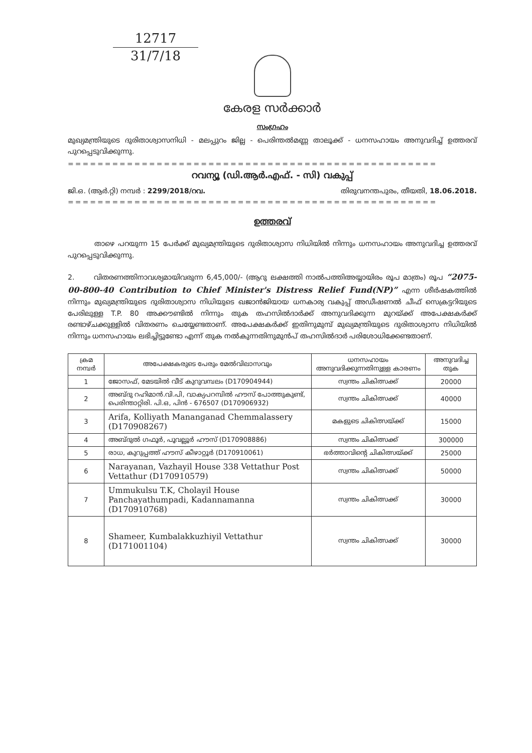12717
31/7/18
കേരള സർക്കാർ
സംഗ്രഹം
മുഖ്യമന്ത്രിയുടെ ദുരിതാശ്വാസനിധി - മലപ്പുറം ജില്ല - പെരിന്തൽമണ്ണ താലൂക്ക് - ധനസഹായം അനുവദിച്ച് ഉത്തരവ് പുറപ്പെടുവിക്കുന്നു.
==================================================
റവന്യൂ (ഡി.ആർ.എഫ്. - സി) വകുപ്പ്
ജി.ഒ. (ആർ.റ്റി) നമ്പർ : 2299/2018/റവ. തിരുവനന്തപുരം, തീയതി, 18.06.2018.
==================================================
ഉത്തരവ്
താഴെ പറയുന്ന 15 പേർക്ക് മുഖ്യമന്ത്രിയുടെ ദുരിതാശ്വാസ നിധിയിൽ നിന്നും ധനസഹായം അനുവദിച്ച ഉത്തരവ് പുറപ്പെടുവിക്കുന്നു.
2. വിതരണത്തിനാവശ്യമായിവരുന്ന 6,45,000/- (ആറു ലക്ഷത്തി നാൽപത്തിഅയ്യായിരം രൂപ മാത്രം) രൂപ “2075-00-800-40 Contribution to Chief Minister's Distress Relief Fund(NP)” എന്ന ശീർഷകത്തിൽ നിന്നും മുഖ്യമന്ത്രിയുടെ ദുരിതാശ്വാസ നിധിയുടെ ഖജാൻജിയായ ധനകാര്യ വകുപ്പ് അഡീഷണൽ ചീഫ് സെക്രട്ടറിയുടെ പേരിലുള്ള T.P. 80 അക്കൗണ്ടിൽ നിന്നും തുക തഹസിൽദാർക്ക് അനുവദിക്കുന്ന മുറയ്ക്ക് അപേക്ഷകർക്ക് രണ്ടാഴ്ചക്കുള്ളിൽ വിതരണം ചെയ്യേണ്ടതാണ്. അപേക്ഷകർക്ക് ഇതിനുമുമ്പ് മുഖ്യമന്ത്രിയുടെ ദുരിതാശ്വാസ നിധിയിൽ നിന്നും ധനസഹായം ലഭിച്ചിട്ടുണ്ടോ എന്ന് തുക നൽകുന്നതിനുമുൻപ് തഹസിൽദാർ പരിശോധിക്കേണ്ടതാണ്.
| ക്രമ നമ്പർ | അപേക്ഷകരുടെ പേരും മേൽവിലാസവും | ധനസഹായം അനുവദിക്കുന്നതിനുള്ള കാരണം | അനുവദിച്ച തുക |
| --- | --- | --- | --- |
| 1 | ജോസഫ്, മേടയിൽ വീട് കുറുവമ്പലം (D170904944) | സ്വന്തം ചികിത്സക്ക് | 20000 |
| 2 | അബ്ദു റഹിമാൻ.വി.പി, വാക്യപറമ്പിൽ ഹൗസ് പോത്തുകുണ്ട്, പെരിന്താറ്റിരി. പി.ഒ, പിൻ - 676507 (D170906932) | സ്വന്തം ചികിത്സക്ക് | 40000 |
| 3 | Arifa, Kolliyath Mananganad Chemmalassery (D170908267) | മകളുടെ ചികിത്സയ്ക്ക് | 15000 |
| 4 | അബ്ദുൽ ഗഫൂർ, പൂവല്ലൂർ ഹൗസ് (D170908886) | സ്വന്തം ചികിത്സക്ക് | 300000 |
| 5 | രാധ, കുറുപ്പത്ത് ഹൗസ് കീഴാറ്റൂർ (D170910061) | ഭർത്താവിന്റെ ചികിത്സയ്ക്ക് | 25000 |
| 6 | Narayanan, Vazhayil House 338 Vettathur Post Vettathur (D170910579) | സ്വന്തം ചികിത്സക്ക് | 50000 |
| 7 | Ummukulsu T.K, Cholayil House Panchayathumpadi, Kadannamanna (D170910768) | സ്വന്തം ചികിത്സക്ക് | 30000 |
| 8 | Shameer, Kumbalakkuzhiyil Vettathur (D171001104) | സ്വന്തം ചികിത്സക്ക് | 30000 |